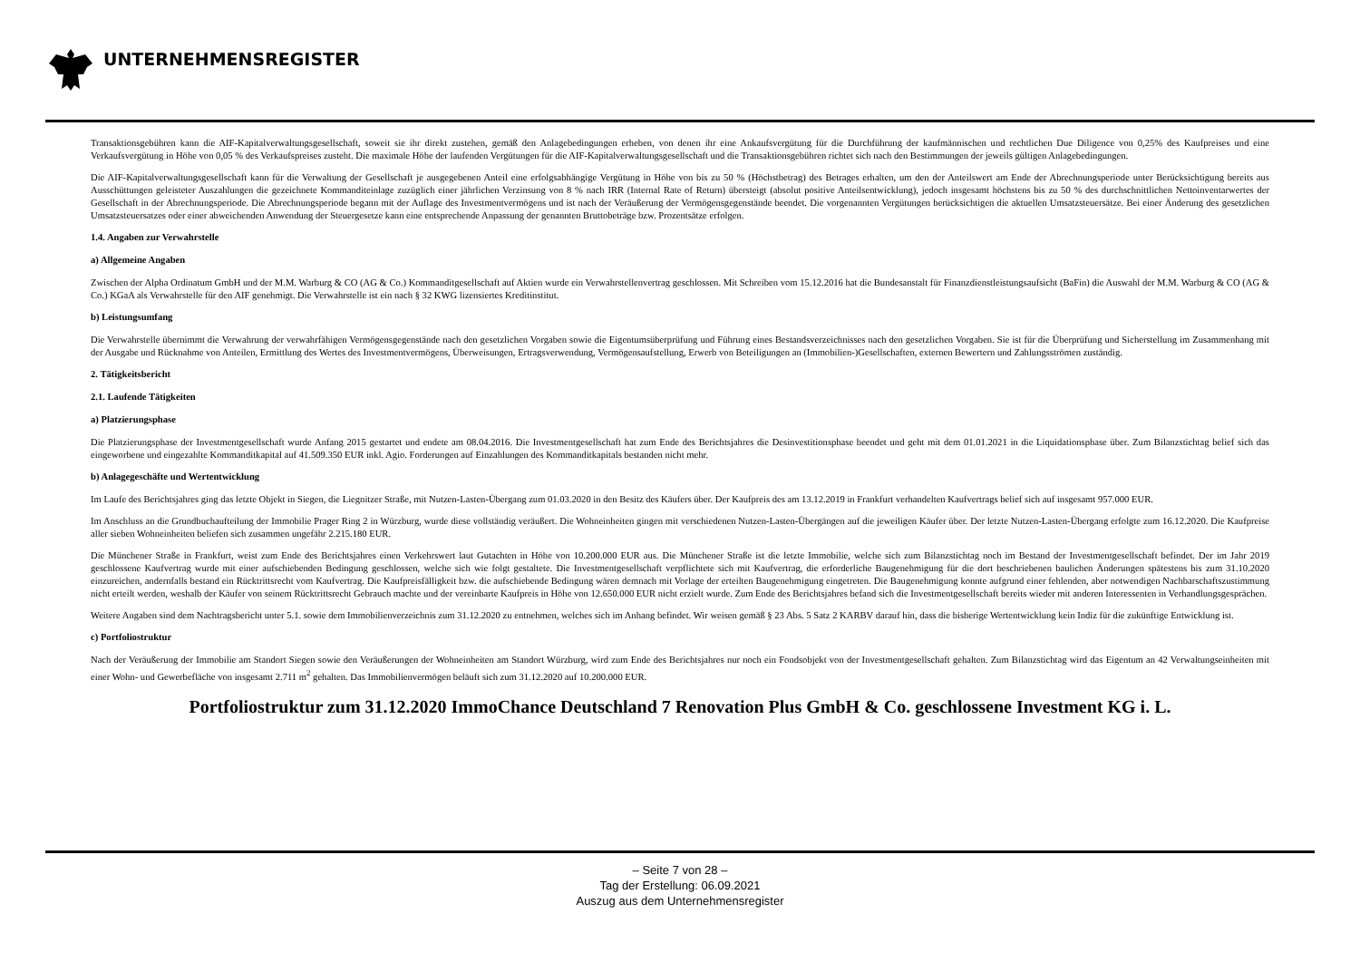UNTERNEHMENSREGISTER
Transaktionsgebühren kann die AIF-Kapitalverwaltungsgesellschaft, soweit sie ihr direkt zustehen, gemäß den Anlagebedingungen erheben, von denen ihr eine Ankaufsvergütung für die Durchführung der kaufmännischen und rechtlichen Due Diligence von 0,25% des Kaufpreises und eine Verkaufsvergütung in Höhe von 0,05 % des Verkaufspreises zusteht. Die maximale Höhe der laufenden Vergütungen für die AIF-Kapitalverwaltungsgesellschaft und die Transaktionsgebühren richtet sich nach den Bestimmungen der jeweils gültigen Anlagebedingungen.
Die AIF-Kapitalverwaltungsgesellschaft kann für die Verwaltung der Gesellschaft je ausgegebenen Anteil eine erfolgsabhängige Vergütung in Höhe von bis zu 50 % (Höchstbetrag) des Betrages erhalten, um den der Anteilswert am Ende der Abrechnungsperiode unter Berücksichtigung bereits aus Ausschüttungen geleisteter Auszahlungen die gezeichnete Kommanditeinlage zuzüglich einer jährlichen Verzinsung von 8 % nach IRR (Internal Rate of Return) übersteigt (absolut positive Anteilsentwicklung), jedoch insgesamt höchstens bis zu 50 % des durchschnittlichen Nettoinventarwertes der Gesellschaft in der Abrechnungsperiode. Die Abrechnungsperiode begann mit der Auflage des Investmentvermögens und ist nach der Veräußerung der Vermögensgegenstände beendet. Die vorgenannten Vergütungen berücksichtigen die aktuellen Umsatzsteuersätze. Bei einer Änderung des gesetzlichen Umsatzsteuersatzes oder einer abweichenden Anwendung der Steuergesetze kann eine entsprechende Anpassung der genannten Bruttobeträge bzw. Prozentsätze erfolgen.
1.4. Angaben zur Verwahrstelle
a) Allgemeine Angaben
Zwischen der Alpha Ordinatum GmbH und der M.M. Warburg & CO (AG & Co.) Kommanditgesellschaft auf Aktien wurde ein Verwahrstellenvertrag geschlossen. Mit Schreiben vom 15.12.2016 hat die Bundesanstalt für Finanzdienstleistungsaufsicht (BaFin) die Auswahl der M.M. Warburg & CO (AG & Co.) KGaA als Verwahrstelle für den AIF genehmigt. Die Verwahrstelle ist ein nach § 32 KWG lizensiertes Kreditinstitut.
b) Leistungsumfang
Die Verwahrstelle übernimmt die Verwahrung der verwahrfähigen Vermögensgegenstände nach den gesetzlichen Vorgaben sowie die Eigentumsüberprüfung und Führung eines Bestandsverzeichnisses nach den gesetzlichen Vorgaben. Sie ist für die Überprüfung und Sicherstellung im Zusammenhang mit der Ausgabe und Rücknahme von Anteilen, Ermittlung des Wertes des Investmentvermögens, Überweisungen, Ertragsverwendung, Vermögensaufstellung, Erwerb von Beteiligungen an (Immobilien-)Gesellschaften, externen Bewertern und Zahlungsströmen zuständig.
2. Tätigkeitsbericht
2.1. Laufende Tätigkeiten
a) Platzierungsphase
Die Platzierungsphase der Investmentgesellschaft wurde Anfang 2015 gestartet und endete am 08.04.2016. Die Investmentgesellschaft hat zum Ende des Berichtsjahres die Desinvestitionsphase beendet und geht mit dem 01.01.2021 in die Liquidationsphase über. Zum Bilanzstichtag belief sich das eingeworbene und eingezahlte Kommanditkapital auf 41.509.350 EUR inkl. Agio. Forderungen auf Einzahlungen des Kommanditkapitals bestanden nicht mehr.
b) Anlagegeschäfte und Wertentwicklung
Im Laufe des Berichtsjahres ging das letzte Objekt in Siegen, die Liegnitzer Straße, mit Nutzen-Lasten-Übergang zum 01.03.2020 in den Besitz des Käufers über. Der Kaufpreis des am 13.12.2019 in Frankfurt verhandelten Kaufvertrags belief sich auf insgesamt 957.000 EUR.
Im Anschluss an die Grundbuchaufteilung der Immobilie Prager Ring 2 in Würzburg, wurde diese vollständig veräußert. Die Wohneinheiten gingen mit verschiedenen Nutzen-Lasten-Übergängen auf die jeweiligen Käufer über. Der letzte Nutzen-Lasten-Übergang erfolgte zum 16.12.2020. Die Kaufpreise aller sieben Wohneinheiten beliefen sich zusammen ungefähr 2.215.180 EUR.
Die Münchener Straße in Frankfurt, weist zum Ende des Berichtsjahres einen Verkehrswert laut Gutachten in Höhe von 10.200.000 EUR aus. Die Münchener Straße ist die letzte Immobilie, welche sich zum Bilanzstichtag noch im Bestand der Investmentgesellschaft befindet. Der im Jahr 2019 geschlossene Kaufvertrag wurde mit einer aufschiebenden Bedingung geschlossen, welche sich wie folgt gestaltete. Die Investmentgesellschaft verpflichtete sich mit Kaufvertrag, die erforderliche Baugenehmigung für die dort beschriebenen baulichen Änderungen spätestens bis zum 31.10.2020 einzureichen, andernfalls bestand ein Rücktrittsrecht vom Kaufvertrag. Die Kaufpreisfälligkeit bzw. die aufschiebende Bedingung wären demnach mit Vorlage der erteilten Baugenehmigung eingetreten. Die Baugenehmigung konnte aufgrund einer fehlenden, aber notwendigen Nachbarschaftszustimmung nicht erteilt werden, weshalb der Käufer von seinem Rücktrittsrecht Gebrauch machte und der vereinbarte Kaufpreis in Höhe von 12.650.000 EUR nicht erzielt wurde. Zum Ende des Berichtsjahres befand sich die Investmentgesellschaft bereits wieder mit anderen Interessenten in Verhandlungsgesprächen.
Weitere Angaben sind dem Nachtragsbericht unter 5.1. sowie dem Immobilienverzeichnis zum 31.12.2020 zu entnehmen, welches sich im Anhang befindet. Wir weisen gemäß § 23 Abs. 5 Satz 2 KARBV darauf hin, dass die bisherige Wertentwicklung kein Indiz für die zukünftige Entwicklung ist.
c) Portfoliostruktur
Nach der Veräußerung der Immobilie am Standort Siegen sowie den Veräußerungen der Wohneinheiten am Standort Würzburg, wird zum Ende des Berichtsjahres nur noch ein Fondsobjekt von der Investmentgesellschaft gehalten. Zum Bilanzstichtag wird das Eigentum an 42 Verwaltungseinheiten mit einer Wohn- und Gewerbefläche von insgesamt 2.711 m<sup>2</sup> gehalten. Das Immobilienvermögen beläuft sich zum 31.12.2020 auf 10.200.000 EUR.
Portfoliostruktur zum 31.12.2020 ImmoChance Deutschland 7 Renovation Plus GmbH & Co. geschlossene Investment KG i. L.
– Seite 7 von 28 –
Tag der Erstellung: 06.09.2021
Auszug aus dem Unternehmensregister